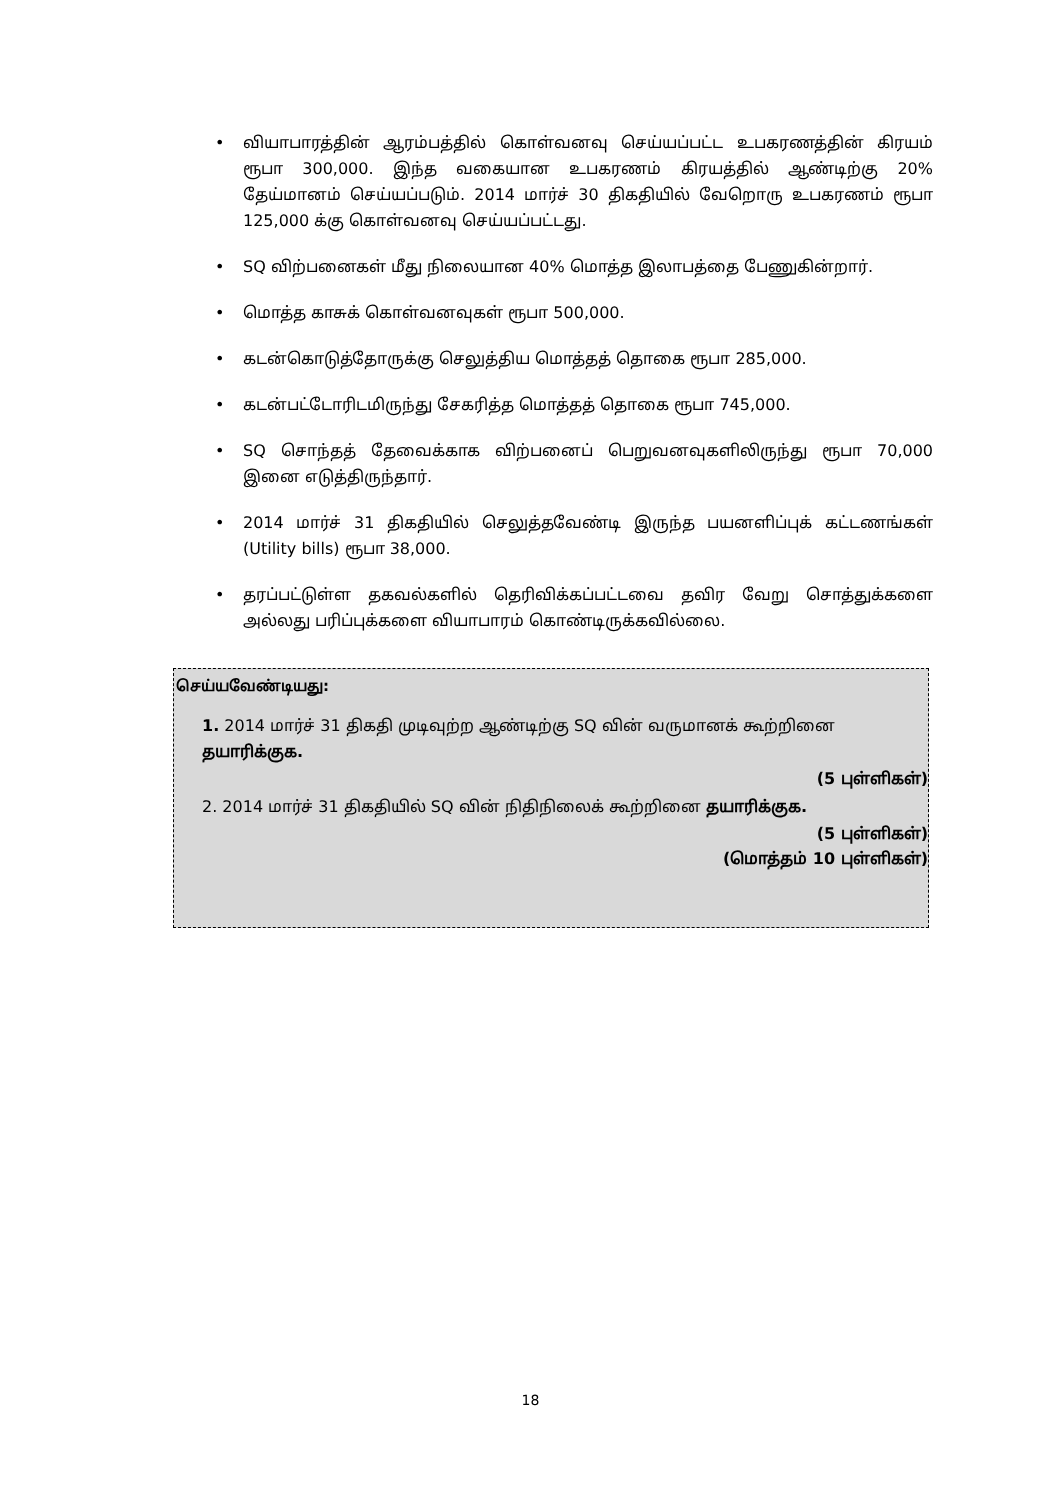• வியாபாரத்தின் ஆரம்பத்தில் கொள்வனவு செய்யப்பட்ட உபகரணத்தின் கிரயம் ரூபா 300,000. இந்த வகையான உபகரணம் கிரயத்தில் ஆண்டிற்கு 20% தேய்மானம் செய்யப்படும். 2014 மார்ச் 30 திகதியில் வேறொரு உபகரணம் ரூபா 125,000 க்கு கொள்வனவு செய்யப்பட்டது.
• SQ விற்பனைகள் மீது நிலையான 40% மொத்த இலாபத்தை பேணுகின்றார்.
• மொத்த காசுக் கொள்வனவுகள் ரூபா 500,000.
• கடன்கொடுத்தோருக்கு செலுத்திய மொத்தத் தொகை ரூபா 285,000.
• கடன்பட்டோரிடமிருந்து சேகரித்த மொத்தத் தொகை ரூபா 745,000.
• SQ சொந்தத் தேவைக்காக விற்பனைப் பெறுவனவுகளிலிருந்து ரூபா 70,000 இனை எடுத்திருந்தார்.
• 2014 மார்ச் 31 திகதியில் செலுத்தவேண்டி இருந்த பயனளிப்புக் கட்டணங்கள் (Utility bills) ரூபா 38,000.
• தரப்பட்டுள்ள தகவல்களில் தெரிவிக்கப்பட்டவை தவிர வேறு சொத்துக்களை அல்லது பரிப்புக்களை வியாபாரம் கொண்டிருக்கவில்லை.
செய்யவேண்டியது:
1. 2014 மார்ச் 31 திகதி முடிவுற்ற ஆண்டிற்கு SQ வின் வருமானக் கூற்றினை தயாரிக்குக.
(5 புள்ளிகள்)
2. 2014 மார்ச் 31 திகதியில் SQ வின் நிதிநிலைக் கூற்றினை தயாரிக்குக.
(5 புள்ளிகள்)
(மொத்தம் 10 புள்ளிகள்)
18